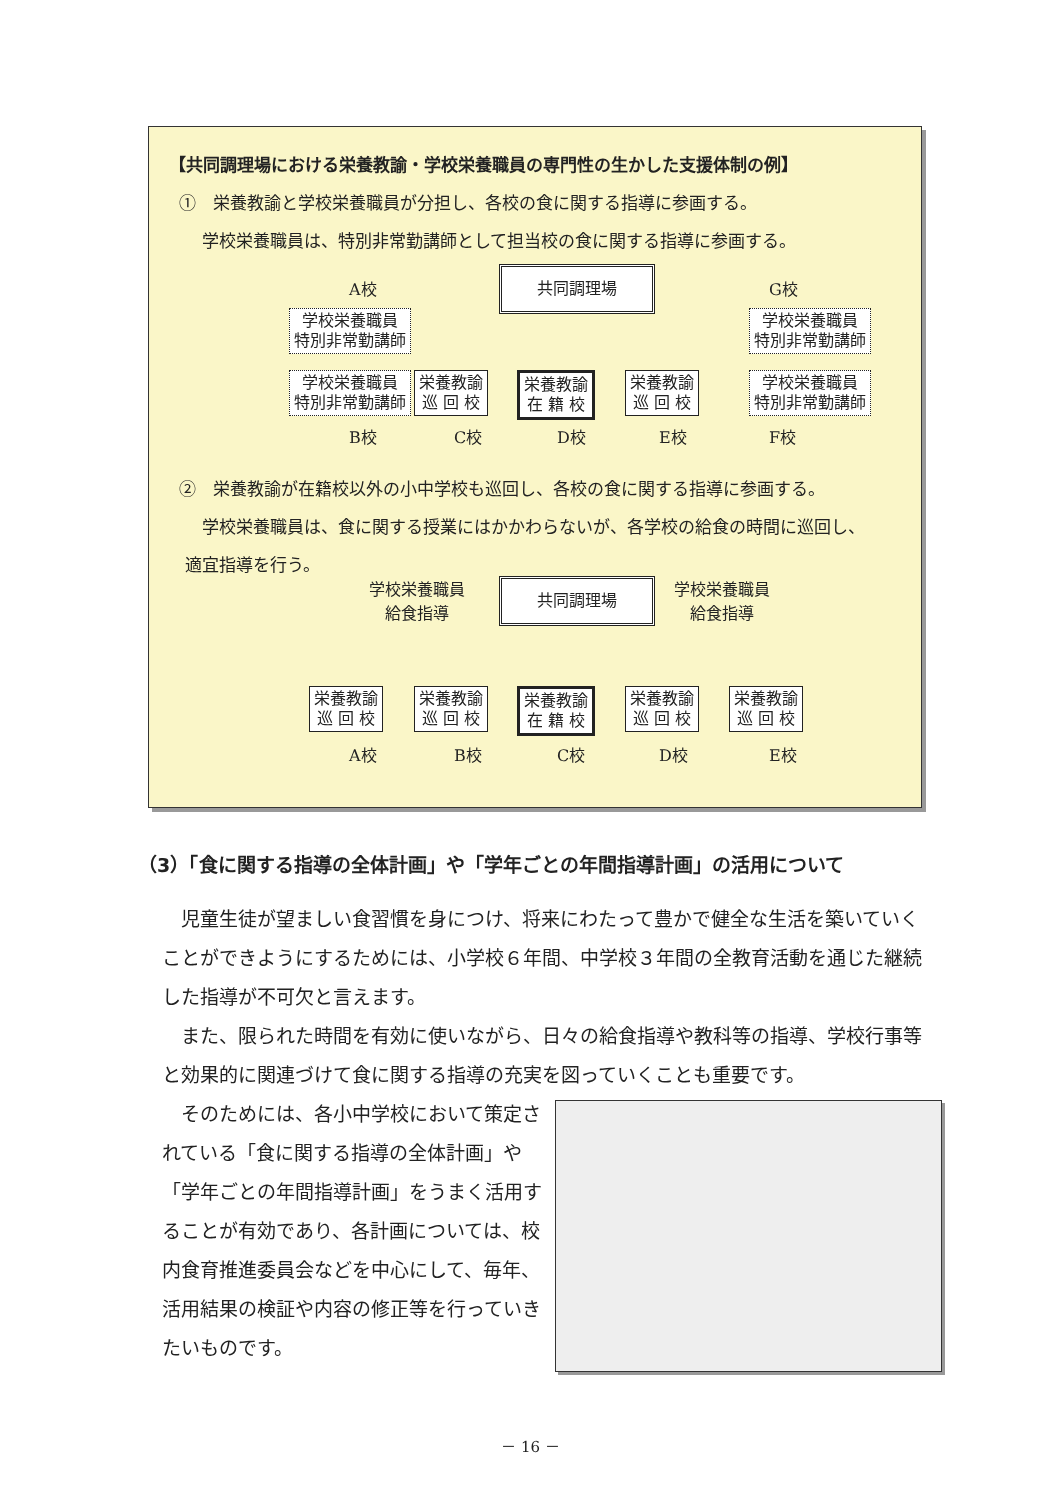【共同調理場における栄養教諭・学校栄養職員の専門性の生かした支援体制の例】
①　栄養教諭と学校栄養職員が分担し、各校の食に関する指導に参画する。
学校栄養職員は、特別非常勤講師として担当校の食に関する指導に参画する。
A校
共同調理場
G校
学校栄養職員
特別非常勤講師
学校栄養職員
特別非常勤講師
学校栄養職員
特別非常勤講師
栄養教諭
巡 回 校
栄養教諭
在 籍 校
栄養教諭
巡 回 校
学校栄養職員
特別非常勤講師
B校 C校 D校 E校 F校
②　栄養教諭が在籍校以外の小中学校も巡回し、各校の食に関する指導に参画する。
学校栄養職員は、食に関する授業にはかかわらないが、各学校の給食の時間に巡回し、
適宜指導を行う。
学校栄養職員
給食指導
共同調理場
学校栄養職員
給食指導
栄養教諭
巡 回 校
栄養教諭
巡 回 校
栄養教諭
在 籍 校
栄養教諭
巡 回 校
栄養教諭
巡 回 校
A校 B校 C校 D校 E校
（3）「食に関する指導の全体計画」や「学年ごとの年間指導計画」の活用について
児童生徒が望ましい食習慣を身につけ、将来にわたって豊かで健全な生活を築いていくことができようにするためには、小学校６年間、中学校３年間の全教育活動を通じた継続した指導が不可欠と言えます。
また、限られた時間を有効に使いながら、日々の給食指導や教科等の指導、学校行事等と効果的に関連づけて食に関する指導の充実を図っていくことも重要です。
そのためには、各小中学校において策定されている「食に関する指導の全体計画」や「学年ごとの年間指導計画」をうまく活用することが有効であり、各計画については、校内食育推進委員会などを中心にして、毎年、活用結果の検証や内容の修正等を行っていきたいものです。
－ 16 －